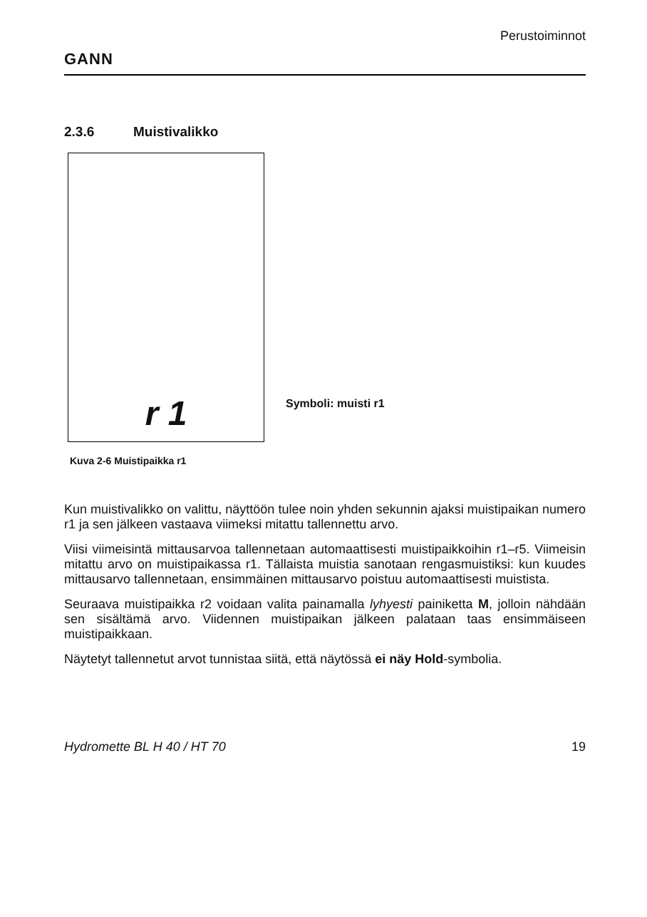GANN
Perustoiminnot
2.3.6 Muistivalikko
r 1
Symboli: muisti r1
Kuva 2-6 Muistipaikka r1
Kun muistivalikko on valittu, näyttöön tulee noin yhden sekunnin ajaksi muistipaikan numero r1 ja sen jälkeen vastaava viimeksi mitattu tallennettu arvo.
Viisi viimeisintä mittausarvoa tallennetaan automaattisesti muistipaikkoihin r1–r5. Viimeisin mitattu arvo on muistipaikassa r1. Tällaista muistia sanotaan rengasmuistiksi: kun kuudes mittausarvo tallennetaan, ensimmäinen mittausarvo poistuu automaattisesti muistista.
Seuraava muistipaikka r2 voidaan valita painamalla lyhyesti painiketta M, jolloin nähdään sen sisältämä arvo. Viidennen muistipaikan jälkeen palataan taas ensimmäiseen muistipaikkaan.
Näytetyt tallennetut arvot tunnistaa siitä, että näytössä ei näy Hold-symbolia.
Hydromette BL H 40 / HT 70 19